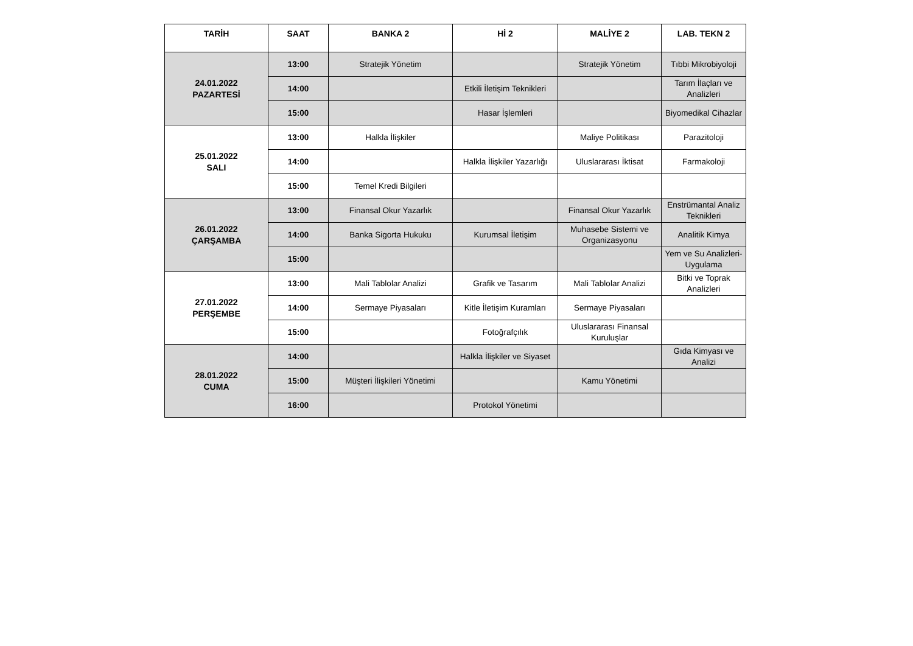| TARİH | SAAT | BANKA 2 | Hİ 2 | MALİYE 2 | LAB. TEKN 2 |
| --- | --- | --- | --- | --- | --- |
| 24.01.2022 PAZARTESİ | 13:00 | Stratejik Yönetim | | Stratejik Yönetim | Tıbbi Mikrobiyoloji |
| | 14:00 | | Etkili İletişim Teknikleri | | Tarım İlaçları ve Analizleri |
| | 15:00 | | Hasar İşlemleri | | Biyomedikal Cihazlar |
| 25.01.2022 SALI | 13:00 | Halkla İlişkiler | | Maliye Politikası | Parazitoloji |
| | 14:00 | | Halkla İlişkiler Yazarlığı | Uluslararası İktisat | Farmakoloji |
| | 15:00 | Temel Kredi Bilgileri | | | |
| 26.01.2022 ÇARŞAMBA | 13:00 | Finansal Okur Yazarlık | | Finansal Okur Yazarlık | Enstrümantal Analiz Teknikleri |
| | 14:00 | Banka Sigorta Hukuku | Kurumsal İletişim | Muhasebe Sistemi ve Organizasyonu | Analitik Kimya |
| | 15:00 | | | | Yem ve Su Analizleri-Uygulama |
| 27.01.2022 PERŞEMBE | 13:00 | Mali Tablolar Analizi | Grafik ve Tasarım | Mali Tablolar Analizi | Bitki ve Toprak Analizleri |
| | 14:00 | Sermaye Piyasaları | Kitle İletişim Kuramları | Sermaye Piyasaları | |
| | 15:00 | | Fotoğrafçılık | Uluslararası Finansal Kuruluşlar | |
| 28.01.2022 CUMA | 14:00 | | Halkla İlişkiler ve Siyaset | | Gıda Kimyası ve Analizi |
| | 15:00 | Müşteri İlişkileri Yönetimi | | Kamu Yönetimi | |
| | 16:00 | | Protokol Yönetimi | | |